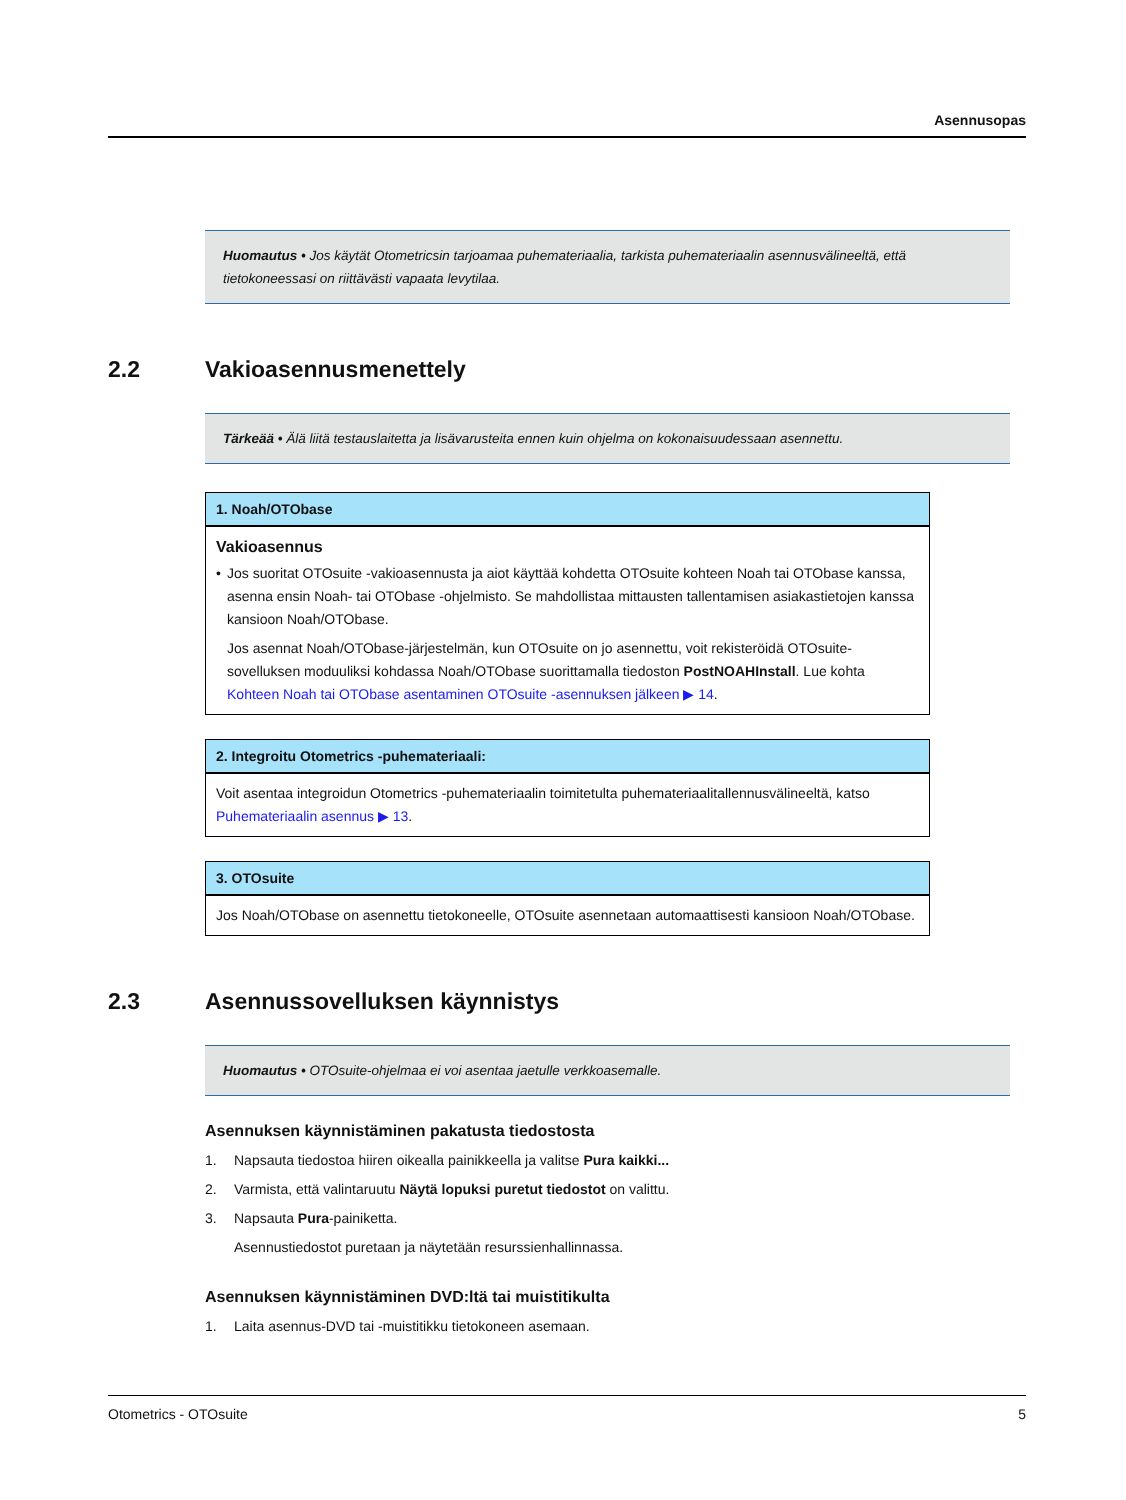Asennusopas
Huomautus • Jos käytät Otometricsin tarjoamaa puhemateriaalia, tarkista puhemateriaalin asennusvälineeltä, että tietokoneessasi on riittävästi vapaata levytilaa.
2.2 Vakioasennusmenettely
Tärkeää • Älä liitä testauslaitetta ja lisävarusteita ennen kuin ohjelma on kokonaisuudessaan asennettu.
| 1. Noah/OTObase |
| --- |
| Vakioasennus • Jos suoritat OTOsuite -vakioasennusta ja aiot käyttää kohdetta OTOsuite kohteen Noah tai OTObase kanssa, asenna ensin Noah- tai OTObase -ohjelmisto. Se mahdollistaa mittausten tallentamisen asiakastietojen kanssa kansioon Noah/OTObase. Jos asennat Noah/OTObase-järjestelmän, kun OTOsuite on jo asennettu, voit rekisteröidä OTOsuite-sovelluksen moduuliksi kohdassa Noah/OTObase suorittamalla tiedoston PostNOAHInstall . Lue kohta Kohteen Noah tai OTObase asentaminen OTOsuite -asennuksen jälkeen ▶ 14 . |
| 2. Integroitu Otometrics -puhemateriaali: |
| --- |
| Voit asentaa integroidun Otometrics -puhemateriaalin toimitetulta puhemateriaalitallennusvälineeltä, katso Puhemateriaalin asennus ▶ 13 . |
| 3. OTOsuite |
| --- |
| Jos Noah/OTObase on asennettu tietokoneelle, OTOsuite asennetaan automaattisesti kansioon Noah/OTObase. |
2.3 Asennussovelluksen käynnistys
Huomautus • OTOsuite-ohjelmaa ei voi asentaa jaetulle verkkoasemalle.
Asennuksen käynnistäminen pakatusta tiedostosta
1. Napsauta tiedostoa hiiren oikealla painikkeella ja valitse Pura kaikki...
2. Varmista, että valintaruutu Näytä lopuksi puretut tiedostot on valittu.
3. Napsauta Pura-painiketta.
Asennustiedostot puretaan ja näytetään resurssienhallinnassa.
Asennuksen käynnistäminen DVD:ltä tai muistitikulta
1. Laita asennus-DVD tai -muistitikku tietokoneen asemaan.
Otometrics - OTOsuite 5